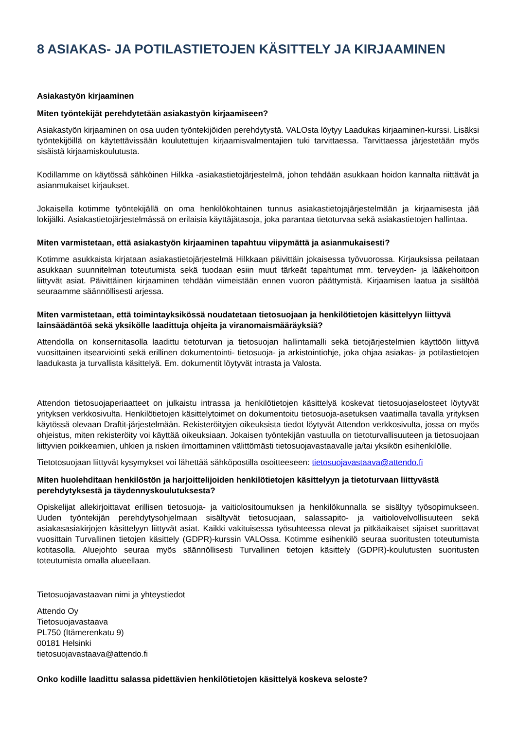8 ASIAKAS- JA POTILASTIETOJEN KÄSITTELY JA KIRJAAMINEN
Asiakastyön kirjaaminen
Miten työntekijät perehdytetään asiakastyön kirjaamiseen?
Asiakastyön kirjaaminen on osa uuden työntekijöiden perehdytystä. VALOsta löytyy Laadukas kirjaaminen-kurssi. Lisäksi työntekijöillä on käytettävissään koulutettujen kirjaamisvalmentajien tuki tarvittaessa. Tarvittaessa järjestetään myös sisäistä kirjaamiskoulutusta.
Kodillamme on käytössä sähköinen Hilkka -asiakastietojärjestelmä, johon tehdään asukkaan hoidon kannalta riittävät ja asianmukaiset kirjaukset.
Jokaisella kotimme työntekijällä on oma henkilökohtainen tunnus asiakastietojajärjestelmään ja kirjaamisesta jää lokijälki. Asiakastietojärjestelmässä on erilaisia käyttäjätasoja, joka parantaa tietoturvaa sekä asiakastietojen hallintaa.
Miten varmistetaan, että asiakastyön kirjaaminen tapahtuu viipymättä ja asianmukaisesti?
Kotimme asukkaista kirjataan asiakastietojärjestelmä Hilkkaan päivittäin jokaisessa työvuorossa. Kirjauksissa peilataan asukkaan suunnitelman toteutumista sekä tuodaan esiin muut tärkeät tapahtumat mm. terveyden- ja lääkehoitoon liittyvät asiat. Päivittäinen kirjaaminen tehdään viimeistään ennen vuoron päättymistä. Kirjaamisen laatua ja sisältöä seuraamme säännöllisesti arjessa.
Miten varmistetaan, että toimintayksikössä noudatetaan tietosuojaan ja henkilötietojen käsittelyyn liittyvä lainsäädäntöä sekä yksikölle laadittuja ohjeita ja viranomaismääräyksiä?
Attendolla on konsernitasolla laadittu tietoturvan ja tietosuojan hallintamalli sekä tietojärjestelmien käyttöön liittyvä vuosittainen itsearviointi sekä erillinen dokumentointi- tietosuoja- ja arkistointiohje, joka ohjaa asiakas- ja potilastietojen laadukasta ja turvallista käsittelyä. Em. dokumentit löytyvät intrasta ja Valosta.
Attendon tietosuojaperiaatteet on julkaistu intrassa ja henkilötietojen käsittelyä koskevat tietosuojaselosteet löytyvät yrityksen verkkosivulta. Henkilötietojen käsittelytoimet on dokumentoitu tietosuoja-asetuksen vaatimalla tavalla yrityksen käytössä olevaan Draftit-järjestelmään. Rekisteröityjen oikeuksista tiedot löytyvät Attendon verkkosivulta, jossa on myös ohjeistus, miten rekisteröity voi käyttää oikeuksiaan. Jokaisen työntekijän vastuulla on tietoturvallisuuteen ja tietosuojaan liittyvien poikkeamien, uhkien ja riskien ilmoittaminen välittömästi tietosuojavastaavalle ja/tai yksikön esihenkilölle.
Tietotosuojaan liittyvät kysymykset voi lähettää sähköpostilla osoitteeseen: tietosuojavastaava@attendo.fi
Miten huolehditaan henkilöstön ja harjoittelijoiden henkilötietojen käsittelyyn ja tietoturvaan liittyvästä perehdytyksestä ja täydennyskoulutuksesta?
Opiskelijat allekirjoittavat erillisen tietosuoja- ja vaitiolositoumuksen ja henkilökunnalla se sisältyy työsopimukseen. Uuden työntekijän perehdytysohjelmaan sisältyvät tietosuojaan, salassapito- ja vaitiolovelvollisuuteen sekä asiakasasiakirjojen käsittelyyn liittyvät asiat. Kaikki vakituisessa työsuhteessa olevat ja pitkäaikaiset sijaiset suorittavat vuosittain Turvallinen tietojen käsittely (GDPR)-kurssin VALOssa. Kotimme esihenkilö seuraa suoritusten toteutumista kotitasolla. Aluejohto seuraa myös säännöllisesti Turvallinen tietojen käsittely (GDPR)-koulutusten suoritusten toteutumista omalla alueellaan.
Tietosuojavastaavan nimi ja yhteystiedot
Attendo Oy
Tietosuojavastaava
PL750 (Itämerenkatu 9)
00181 Helsinki
tietosuojavastaava@attendo.fi
Onko kodille laadittu salassa pidettävien henkilötietojen käsittelyä koskeva seloste?